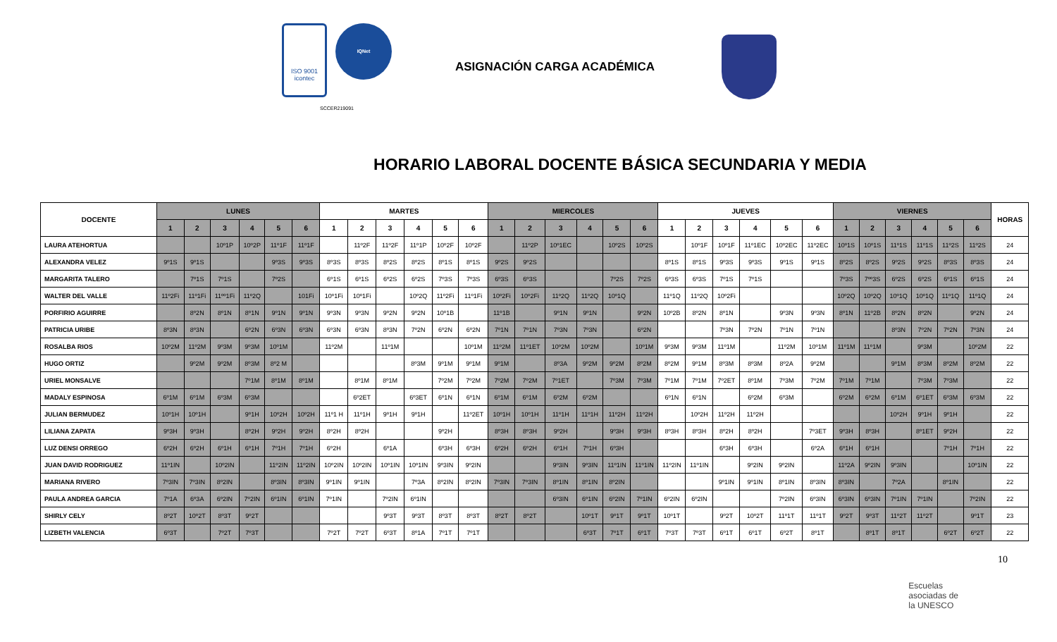ISO 9001
icontec
IQNet
SCCER219091
ASIGNACIÓN CARGA ACADÉMICA
HORARIO LABORAL DOCENTE BÁSICA SECUNDARIA Y MEDIA
| DOCENTE | LUNES | | | | | | MARTES | | | | | | MIERCOLES | | | | | | JUEVES | | | | | | VIERNES | | | | | | HORAS |
| --- | --- | --- | --- | --- | --- | --- | --- | --- | --- | --- | --- | --- | --- | --- | --- | --- | --- | --- | --- | --- | --- | --- | --- | --- | --- | --- | --- | --- | --- | --- | --- |
| | 1 | 2 | 3 | 4 | 5 | 6 | 1 | 2 | 3 | 4 | 5 | 6 | 1 | 2 | 3 | 4 | 5 | 6 | 1 | 2 | 3 | 4 | 5 | 6 | 1 | 2 | 3 | 4 | 5 | 6 | |
| LAURA ATEHORTUA | | | 10º1P | 10º2P | 11º1F | 11º1F | | 11º2F | 11º2F | 11º1P | 10º2F | 10º2F | | 11º2P | 10º1EC | | 10º2S | 10º2S | | 10º1F | 10º1F | 11º1EC | 10º2EC | 11º2EC | 10º1S | 10º1S | 11º1S | 11º1S | 11º2S | 11º2S | 24 |
| ALEXANDRA VELEZ | 9º1S | 9º1S | | | 9º3S | 9º3S | 8º3S | 8º3S | 8º2S | 8º2S | 8º1S | 8º1S | 9º2S | 9º2S | | | | | 8º1S | 8º1S | 9º3S | 9º3S | 9º1S | 9º1S | 8º2S | 8º2S | 9º2S | 9º2S | 8º3S | 8º3S | 24 |
| MARGARITA TALERO | | 7º1S | 7º1S | | 7º2S | | 6º1S | 6º1S | 6º2S | 6º2S | 7º3S | 7º3S | 6º3S | 6º3S | | | 7º2S | 7º2S | 6º3S | 6º3S | 7º1S | 7º1S | | | 7º3S | 7ºº3S | 6º2S | 6º2S | 6º1S | 6º1S | 24 |
| WALTER DEL VALLE | 11º2Fi | 11º1Fi | 11ºº1Fi | 11º2Q | | 101Fi | 10º1Fi | 10º1Fi | | 10º2Q | 11º2Fi | 11º1Fi | 10º2Fi | 10º2Fi | 11º2Q | 11º2Q | 10º1Q | | 11º1Q | 11º2Q | 10º2Fi | | | | 10º2Q | 10º2Q | 10º1Q | 10º1Q | 11º1Q | 11º1Q | 24 |
| PORFIRIO AGUIRRE | | 8º2N | 8º1N | 8º1N | 9º1N | 9º1N | 9º3N | 9º3N | 9º2N | 9º2N | 10º1B | | 11º1B | | 9º1N | 9º1N | | 9º2N | 10º2B | 8º2N | 8º1N | | 9º3N | 9º3N | 8º1N | 11º2B | 8º2N | 8º2N | | 9º2N | 24 |
| PATRICIA URIBE | 8º3N | 8º3N | | 6º2N | 6º3N | 6º3N | 6º3N | 6º3N | 8º3N | 7º2N | 6º2N | 6º2N | 7º1N | 7º1N | 7º3N | 7º3N | | 6º2N | | | 7º3N | 7º2N | 7º1N | 7º1N | | | 8º3N | 7º2N | 7º2N | 7º3N | 24 |
| ROSALBA RIOS | 10º2M | 11º2M | 9º3M | 9º3M | 10º1M | | 11º2M | | 11º1M | | | 10º1M | 11º2M | 11º1ET | 10º2M | 10º2M | | 10º1M | 9º3M | 9º3M | 11º1M | | 11º2M | 10º1M | 11º1M | 11º1M | | 9º3M | | 10º2M | 22 |
| HUGO ORTIZ | | 9º2M | 9º2M | 8º3M | 8º2 M | | | | | 8º3M | 9º1M | 9º1M | 9º1M | | 8º3A | 9º2M | 9º2M | 8º2M | 8º2M | 9º1M | 8º3M | 8º3M | 8º2A | 9º2M | | | 9º1M | 8º3M | 8º2M | 8º2M | 22 |
| URIEL MONSALVE | | | | 7º1M | 8º1M | 8º1M | | 8º1M | 8º1M | | 7º2M | 7º2M | 7º2M | 7º2M | 7º1ET | | 7º3M | 7º3M | 7º1M | 7º1M | 7º2ET | 8º1M | 7º3M | 7º2M | 7º1M | 7º1M | | 7º3M | 7º3M | | 22 |
| MADALY ESPINOSA | 6º1M | 6º1M | 6º3M | 6º3M | | | | 6º2ET | | 6º3ET | 6º1N | 6º1N | 6º1M | 6º1M | 6º2M | 6º2M | | | 6º1N | 6º1N | | 6º2M | 6º3M | | 6º2M | 6º2M | 6º1M | 6º1ET | 6º3M | 6º3M | 22 |
| JULIAN BERMUDEZ | 10º1H | 10º1H | | 9º1H | 10º2H | 10º2H | 11º1 H | 11º1H | 9º1H | 9º1H | | 11º2ET | 10º1H | 10º1H | 11º1H | 11º1H | 11º2H | 11º2H | | 10º2H | 11º2H | 11º2H | | | | | 10º2H | 9º1H | 9º1H | | 22 |
| LILIANA ZAPATA | 9º3H | 9º3H | | 8º2H | 9º2H | 9º2H | 8º2H | 8º2H | | | 9º2H | | 8º3H | 8º3H | 9º2H | | 9º3H | 9º3H | 8º3H | 8º3H | 8º2H | 8º2H | | 7º3ET | 9º3H | 8º3H | | 8º1ET | 9º2H | | 22 |
| LUZ DENSI ORREGO | 6º2H | 6º2H | 6º1H | 6º1H | 7º1H | 7º1H | 6º2H | | 6º1A | | 6º3H | 6º3H | 6º2H | 6º2H | 6º1H | 7º1H | 6º3H | | | | 6º3H | 6º3H | | 6º2A | 6º1H | 6º1H | | | 7º1H | 7º1H | 22 |
| JUAN DAVID RODRIGUEZ | 11º1IN | | 10º2IN | | 11º2IN | 11º2IN | 10º2IN | 10º2IN | 10º1IN | 10º1IN | 9º3IN | 9º2IN | | | 9º3IN | 9º3IN | 11º1IN | 11º1IN | 11º2IN | 11º1IN | | 9º2IN | 9º2IN | | 11º2A | 9º2IN | 9º3IN | | | 10º1IN | 22 |
| MARIANA RIVERO | 7º3IN | 7º3IN | 8º2IN | | 8º3IN | 8º3IN | 9º1IN | 9º1IN | | 7º3A | 8º2IN | 8º2IN | 7º3IN | 7º3IN | 8º1IN | 8º1IN | 8º2IN | | | | 9º1IN | 9º1IN | 8º1IN | 8º3IN | 8º3IN | | 7º2A | | 8º1IN | | 22 |
| PAULA ANDREA GARCIA | 7º1A | 6º3A | 6º2IN | 7º2IN | 6º1IN | 6º1IN | 7º1IN | | 7º2IN | 6º1IN | | | | | 6º3IN | 6º1IN | 6º2IN | 7º1IN | 6º2IN | 6º2IN | | | 7º2IN | 6º3IN | 6º3IN | 6º3IN | 7º1IN | 7º1IN | | 7º2IN | 22 |
| SHIRLY CELY | 8º2T | 10º2T | 8º3T | 9º2T | | | | | 9º3T | 9º3T | 8º3T | 8º3T | 8º2T | 8º2T | | 10º1T | 9º1T | 9º1T | 10º1T | | 9º2T | 10º2T | 11º1T | 11º1T | 9º2T | 9º3T | 11º2T | 11º2T | | 9º1T | 23 |
| LIZBETH VALENCIA | 6º3T | | 7º2T | 7º3T | | | 7º2T | 7º2T | 6º3T | 8º1A | 7º1T | 7º1T | | | | 6º3T | 7º1T | 6º1T | 7º3T | 7º3T | 6º1T | 6º1T | 6º2T | 8º1T | | 8º1T | 8º1T | | 6º2T | 6º2T | 22 |
10
Escuelas
asociadas de
la UNESCO